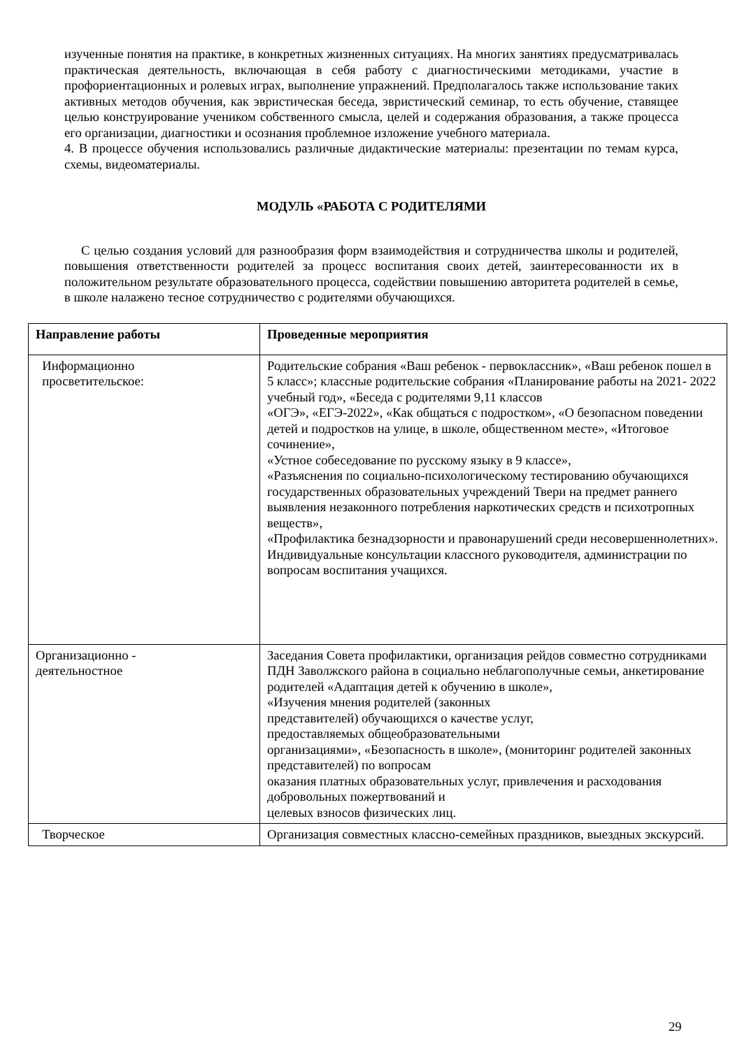изученные понятия на практике, в конкретных жизненных ситуациях. На многих занятиях предусматривалась практическая деятельность, включающая в себя работу с диагностическими методиками, участие в профориентационных и ролевых играх, выполнение упражнений. Предполагалось также использование таких активных методов обучения, как эвристическая беседа, эвристический семинар, то есть обучение, ставящее целью конструирование учеником собственного смысла, целей и содержания образования, а также процесса его организации, диагностики и осознания проблемное изложение учебного материала.
4. В процессе обучения использовались различные дидактические материалы: презентации по темам курса, схемы, видеоматериалы.
МОДУЛЬ «РАБОТА С РОДИТЕЛЯМИ
С целью создания условий для разнообразия форм взаимодействия и сотрудничества школы и родителей, повышения ответственности родителей за процесс воспитания своих детей, заинтересованности их в положительном результате образовательного процесса, содействии повышению авторитета родителей в семье, в школе налажено тесное сотрудничество с родителями обучающихся.
| Направление работы | Проведенные мероприятия |
| --- | --- |
| Информационно просветительское: | Родительские собрания «Ваш ребенок - первоклассник», «Ваш ребенок пошел в 5 класс»; классные родительские собрания «Планирование работы на 2021- 2022 учебный год», «Беседа с родителями 9,11 классов «ОГЭ», «ЕГЭ-2022», «Как общаться с подростком», «О безопасном поведении детей и подростков на улице, в школе, общественном месте», «Итоговое сочинение», «Устное собеседование по русскому языку в 9 классе», «Разъяснения по социально-психологическому тестированию обучающихся государственных образовательных учреждений Твери на предмет раннего выявления незаконного потребления наркотических средств и психотропных веществ», «Профилактика безнадзорности и правонарушений среди несовершеннолетних». Индивидуальные консультации классного руководителя, администрации по вопросам воспитания учащихся. |
| Организационно - деятельностное | Заседания Совета профилактики, организация рейдов совместно сотрудниками ПДН Заволжского района в социально неблагополучные семьи, анкетирование родителей «Адаптация детей к обучению в школе», «Изучения мнения родителей (законных представителей) обучающихся о качестве услуг, предоставляемых общеобразовательными организациями», «Безопасность в школе», (мониторинг родителей законных представителей) по вопросам оказания платных образовательных услуг, привлечения и расходования добровольных пожертвований и целевых взносов физических лиц. |
| Творческое | Организация совместных классно-семейных праздников, выездных экскурсий. |
29